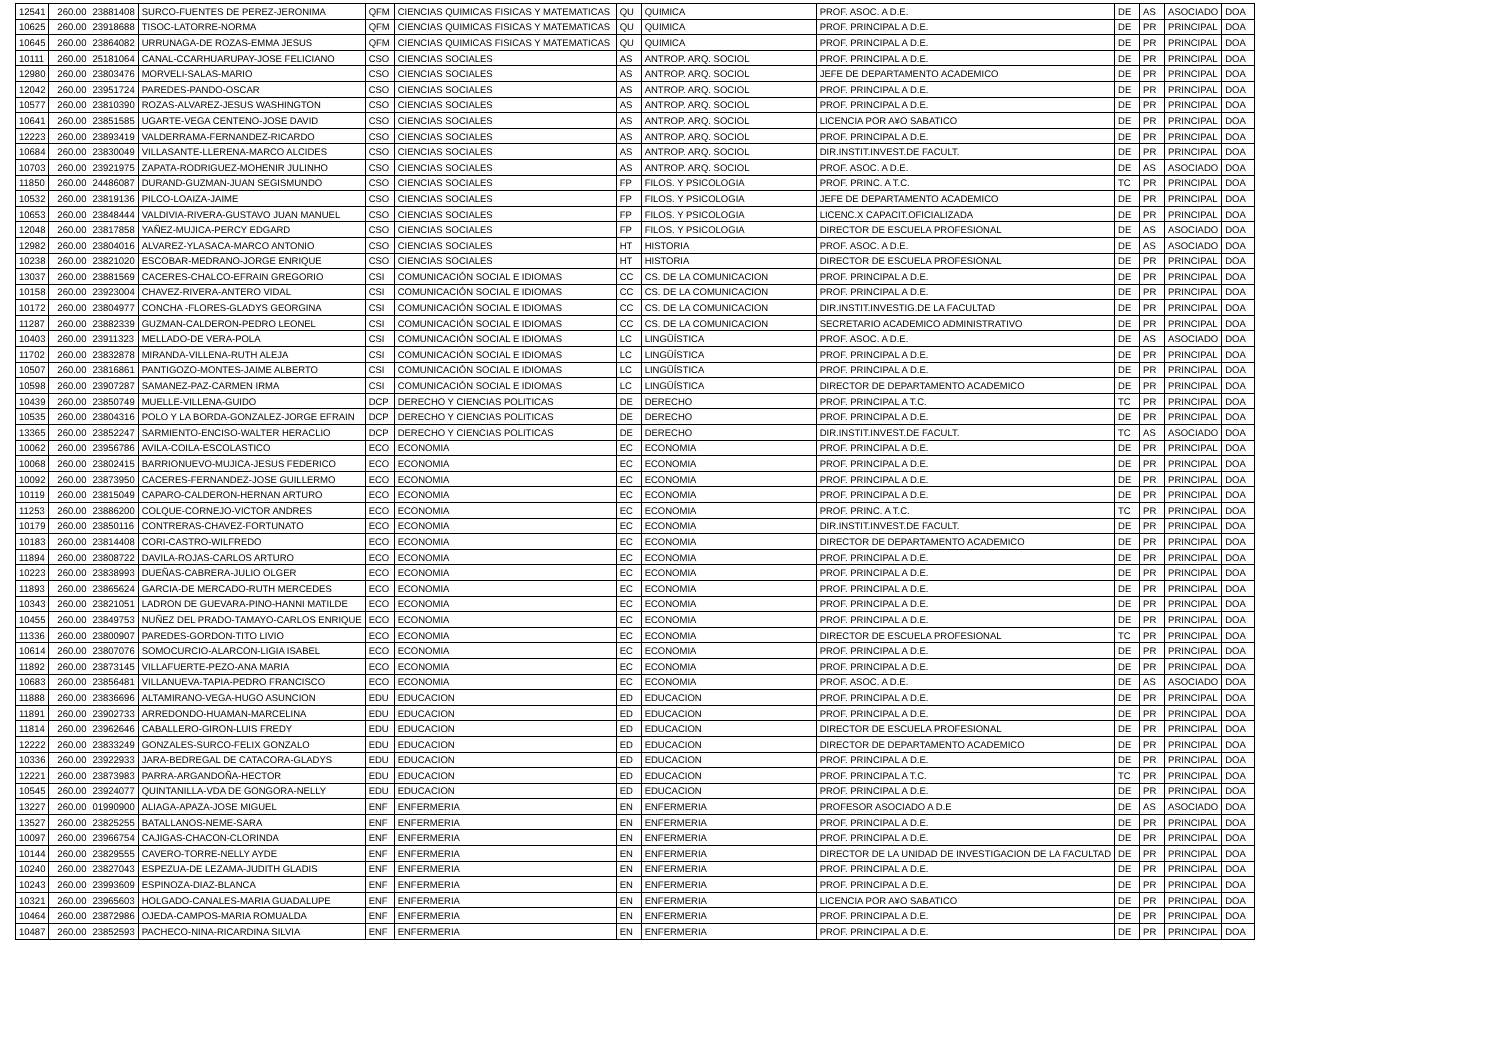| 12541 | 260.00 | 23881408 | SURCO-FUENTES DE PEREZ-JERONIMA | QFM | CIENCIAS QUIMICAS FISICAS Y MATEMATICAS | QU | QUIMICA | PROF. ASOC. A D.E. | DE | AS | ASOCIADO | DOA |
| 10625 | 260.00 | 23918688 | TISOC-LATORRE-NORMA | QFM | CIENCIAS QUIMICAS FISICAS Y MATEMATICAS | QU | QUIMICA | PROF. PRINCIPAL A D.E. | DE | PR | PRINCIPAL | DOA |
| 10645 | 260.00 | 23864082 | URRUNAGA-DE ROZAS-EMMA JESUS | QFM | CIENCIAS QUIMICAS FISICAS Y MATEMATICAS | QU | QUIMICA | PROF. PRINCIPAL A D.E. | DE | PR | PRINCIPAL | DOA |
| 10111 | 260.00 | 25181064 | CANAL-CCARHUARUPAY-JOSE FELICIANO | CSO | CIENCIAS SOCIALES | AS | ANTROP. ARQ. SOCIOL | PROF. PRINCIPAL A D.E. | DE | PR | PRINCIPAL | DOA |
| 12980 | 260.00 | 23803476 | MORVELI-SALAS-MARIO | CSO | CIENCIAS SOCIALES | AS | ANTROP. ARQ. SOCIOL | JEFE DE DEPARTAMENTO ACADEMICO | DE | PR | PRINCIPAL | DOA |
| 12042 | 260.00 | 23951724 | PAREDES-PANDO-OSCAR | CSO | CIENCIAS SOCIALES | AS | ANTROP. ARQ. SOCIOL | PROF. PRINCIPAL A D.E. | DE | PR | PRINCIPAL | DOA |
| 10577 | 260.00 | 23810390 | ROZAS-ALVAREZ-JESUS WASHINGTON | CSO | CIENCIAS SOCIALES | AS | ANTROP. ARQ. SOCIOL | PROF. PRINCIPAL A D.E. | DE | PR | PRINCIPAL | DOA |
| 10641 | 260.00 | 23851585 | UGARTE-VEGA CENTENO-JOSE DAVID | CSO | CIENCIAS SOCIALES | AS | ANTROP. ARQ. SOCIOL | LICENCIA POR A¥O SABATICO | DE | PR | PRINCIPAL | DOA |
| 12223 | 260.00 | 23893419 | VALDERRAMA-FERNANDEZ-RICARDO | CSO | CIENCIAS SOCIALES | AS | ANTROP. ARQ. SOCIOL | PROF. PRINCIPAL A D.E. | DE | PR | PRINCIPAL | DOA |
| 10684 | 260.00 | 23830049 | VILLASANTE-LLERENA-MARCO ALCIDES | CSO | CIENCIAS SOCIALES | AS | ANTROP. ARQ. SOCIOL | DIR.INSTIT.INVEST.DE FACULT. | DE | PR | PRINCIPAL | DOA |
| 10703 | 260.00 | 23921975 | ZAPATA-RODRIGUEZ-MOHENIR JULINHO | CSO | CIENCIAS SOCIALES | AS | ANTROP. ARQ. SOCIOL | PROF. ASOC. A D.E. | DE | AS | ASOCIADO | DOA |
| 11850 | 260.00 | 24486087 | DURAND-GUZMAN-JUAN SEGISMUNDO | CSO | CIENCIAS SOCIALES | FP | FILOS. Y PSICOLOGIA | PROF. PRINC. A T.C. | TC | PR | PRINCIPAL | DOA |
| 10532 | 260.00 | 23819136 | PILCO-LOAIZA-JAIME | CSO | CIENCIAS SOCIALES | FP | FILOS. Y PSICOLOGIA | JEFE DE DEPARTAMENTO ACADEMICO | DE | PR | PRINCIPAL | DOA |
| 10653 | 260.00 | 23848444 | VALDIVIA-RIVERA-GUSTAVO JUAN MANUEL | CSO | CIENCIAS SOCIALES | FP | FILOS. Y PSICOLOGIA | LICENC.X CAPACIT.OFICIALIZADA | DE | PR | PRINCIPAL | DOA |
| 12048 | 260.00 | 23817858 | YAÑEZ-MUJICA-PERCY EDGARD | CSO | CIENCIAS SOCIALES | FP | FILOS. Y PSICOLOGIA | DIRECTOR DE ESCUELA PROFESIONAL | DE | AS | ASOCIADO | DOA |
| 12982 | 260.00 | 23804016 | ALVAREZ-YLASACA-MARCO ANTONIO | CSO | CIENCIAS SOCIALES | HT | HISTORIA | PROF. ASOC. A D.E. | DE | AS | ASOCIADO | DOA |
| 10238 | 260.00 | 23821020 | ESCOBAR-MEDRANO-JORGE ENRIQUE | CSO | CIENCIAS SOCIALES | HT | HISTORIA | DIRECTOR DE ESCUELA PROFESIONAL | DE | PR | PRINCIPAL | DOA |
| 13037 | 260.00 | 23881569 | CACERES-CHALCO-EFRAIN GREGORIO | CSI | COMUNICACIÓN SOCIAL E IDIOMAS | CC | CS. DE LA COMUNICACION | PROF. PRINCIPAL A D.E. | DE | PR | PRINCIPAL | DOA |
| 10158 | 260.00 | 23923004 | CHAVEZ-RIVERA-ANTERO VIDAL | CSI | COMUNICACIÓN SOCIAL E IDIOMAS | CC | CS. DE LA COMUNICACION | PROF. PRINCIPAL A D.E. | DE | PR | PRINCIPAL | DOA |
| 10172 | 260.00 | 23804977 | CONCHA -FLORES-GLADYS GEORGINA | CSI | COMUNICACIÓN SOCIAL E IDIOMAS | CC | CS. DE LA COMUNICACION | DIR.INSTIT.INVESTIG.DE LA FACULTAD | DE | PR | PRINCIPAL | DOA |
| 11287 | 260.00 | 23882339 | GUZMAN-CALDERON-PEDRO LEONEL | CSI | COMUNICACIÓN SOCIAL E IDIOMAS | CC | CS. DE LA COMUNICACION | SECRETARIO ACADEMICO ADMINISTRATIVO | DE | PR | PRINCIPAL | DOA |
| 10403 | 260.00 | 23911323 | MELLADO-DE VERA-POLA | CSI | COMUNICACIÓN SOCIAL E IDIOMAS | LC | LINGÜÍSTICA | PROF. ASOC. A D.E. | DE | AS | ASOCIADO | DOA |
| 11702 | 260.00 | 23832878 | MIRANDA-VILLENA-RUTH ALEJA | CSI | COMUNICACIÓN SOCIAL E IDIOMAS | LC | LINGÜÍSTICA | PROF. PRINCIPAL A D.E. | DE | PR | PRINCIPAL | DOA |
| 10507 | 260.00 | 23816861 | PANTIGOZO-MONTES-JAIME ALBERTO | CSI | COMUNICACIÓN SOCIAL E IDIOMAS | LC | LINGÜÍSTICA | PROF. PRINCIPAL A D.E. | DE | PR | PRINCIPAL | DOA |
| 10598 | 260.00 | 23907287 | SAMANEZ-PAZ-CARMEN IRMA | CSI | COMUNICACIÓN SOCIAL E IDIOMAS | LC | LINGÜÍSTICA | DIRECTOR DE DEPARTAMENTO ACADEMICO | DE | PR | PRINCIPAL | DOA |
| 10439 | 260.00 | 23850749 | MUELLE-VILLENA-GUIDO | DCP | DERECHO Y CIENCIAS POLITICAS | DE | DERECHO | PROF. PRINCIPAL A T.C. | TC | PR | PRINCIPAL | DOA |
| 10535 | 260.00 | 23804316 | POLO Y LA BORDA-GONZALEZ-JORGE EFRAIN | DCP | DERECHO Y CIENCIAS POLITICAS | DE | DERECHO | PROF. PRINCIPAL A D.E. | DE | PR | PRINCIPAL | DOA |
| 13365 | 260.00 | 23852247 | SARMIENTO-ENCISO-WALTER HERACLIO | DCP | DERECHO Y CIENCIAS POLITICAS | DE | DERECHO | DIR.INSTIT.INVEST.DE FACULT. | TC | AS | ASOCIADO | DOA |
| 10062 | 260.00 | 23956786 | AVILA-COILA-ESCOLASTICO | ECO | ECONOMIA | EC | ECONOMIA | PROF. PRINCIPAL A D.E. | DE | PR | PRINCIPAL | DOA |
| 10068 | 260.00 | 23802415 | BARRIONUEVO-MUJICA-JESUS FEDERICO | ECO | ECONOMIA | EC | ECONOMIA | PROF. PRINCIPAL A D.E. | DE | PR | PRINCIPAL | DOA |
| 10092 | 260.00 | 23873950 | CACERES-FERNANDEZ-JOSE GUILLERMO | ECO | ECONOMIA | EC | ECONOMIA | PROF. PRINCIPAL A D.E. | DE | PR | PRINCIPAL | DOA |
| 10119 | 260.00 | 23815049 | CAPARO-CALDERON-HERNAN ARTURO | ECO | ECONOMIA | EC | ECONOMIA | PROF. PRINCIPAL A D.E. | DE | PR | PRINCIPAL | DOA |
| 11253 | 260.00 | 23886200 | COLQUE-CORNEJO-VICTOR ANDRES | ECO | ECONOMIA | EC | ECONOMIA | PROF. PRINC. A T.C. | TC | PR | PRINCIPAL | DOA |
| 10179 | 260.00 | 23850116 | CONTRERAS-CHAVEZ-FORTUNATO | ECO | ECONOMIA | EC | ECONOMIA | DIR.INSTIT.INVEST.DE FACULT. | DE | PR | PRINCIPAL | DOA |
| 10183 | 260.00 | 23814408 | CORI-CASTRO-WILFREDO | ECO | ECONOMIA | EC | ECONOMIA | DIRECTOR DE DEPARTAMENTO ACADEMICO | DE | PR | PRINCIPAL | DOA |
| 11894 | 260.00 | 23808722 | DAVILA-ROJAS-CARLOS ARTURO | ECO | ECONOMIA | EC | ECONOMIA | PROF. PRINCIPAL A D.E. | DE | PR | PRINCIPAL | DOA |
| 10223 | 260.00 | 23838993 | DUEÑAS-CABRERA-JULIO OLGER | ECO | ECONOMIA | EC | ECONOMIA | PROF. PRINCIPAL A D.E. | DE | PR | PRINCIPAL | DOA |
| 11893 | 260.00 | 23865624 | GARCIA-DE MERCADO-RUTH MERCEDES | ECO | ECONOMIA | EC | ECONOMIA | PROF. PRINCIPAL A D.E. | DE | PR | PRINCIPAL | DOA |
| 10343 | 260.00 | 23821051 | LADRON DE GUEVARA-PINO-HANNI MATILDE | ECO | ECONOMIA | EC | ECONOMIA | PROF. PRINCIPAL A D.E. | DE | PR | PRINCIPAL | DOA |
| 10455 | 260.00 | 23849753 | NUÑEZ DEL PRADO-TAMAYO-CARLOS ENRIQUE | ECO | ECONOMIA | EC | ECONOMIA | PROF. PRINCIPAL A D.E. | DE | PR | PRINCIPAL | DOA |
| 11336 | 260.00 | 23800907 | PAREDES-GORDON-TITO LIVIO | ECO | ECONOMIA | EC | ECONOMIA | DIRECTOR DE ESCUELA PROFESIONAL | TC | PR | PRINCIPAL | DOA |
| 10614 | 260.00 | 23807076 | SOMOCURCIO-ALARCON-LIGIA ISABEL | ECO | ECONOMIA | EC | ECONOMIA | PROF. PRINCIPAL A D.E. | DE | PR | PRINCIPAL | DOA |
| 11892 | 260.00 | 23873145 | VILLAFUERTE-PEZO-ANA MARIA | ECO | ECONOMIA | EC | ECONOMIA | PROF. PRINCIPAL A D.E. | DE | PR | PRINCIPAL | DOA |
| 10683 | 260.00 | 23856481 | VILLANUEVA-TAPIA-PEDRO FRANCISCO | ECO | ECONOMIA | EC | ECONOMIA | PROF. ASOC. A D.E. | DE | AS | ASOCIADO | DOA |
| 11888 | 260.00 | 23836696 | ALTAMIRANO-VEGA-HUGO ASUNCION | EDU | EDUCACION | ED | EDUCACION | PROF. PRINCIPAL A D.E. | DE | PR | PRINCIPAL | DOA |
| 11891 | 260.00 | 23902733 | ARREDONDO-HUAMAN-MARCELINA | EDU | EDUCACION | ED | EDUCACION | PROF. PRINCIPAL A D.E. | DE | PR | PRINCIPAL | DOA |
| 11814 | 260.00 | 23962646 | CABALLERO-GIRON-LUIS FREDY | EDU | EDUCACION | ED | EDUCACION | DIRECTOR DE ESCUELA PROFESIONAL | DE | PR | PRINCIPAL | DOA |
| 12222 | 260.00 | 23833249 | GONZALES-SURCO-FELIX GONZALO | EDU | EDUCACION | ED | EDUCACION | DIRECTOR DE DEPARTAMENTO ACADEMICO | DE | PR | PRINCIPAL | DOA |
| 10336 | 260.00 | 23922933 | JARA-BEDREGAL DE CATACORA-GLADYS | EDU | EDUCACION | ED | EDUCACION | PROF. PRINCIPAL A D.E. | DE | PR | PRINCIPAL | DOA |
| 12221 | 260.00 | 23873983 | PARRA-ARGANDOÑA-HECTOR | EDU | EDUCACION | ED | EDUCACION | PROF. PRINCIPAL A T.C. | TC | PR | PRINCIPAL | DOA |
| 10545 | 260.00 | 23924077 | QUINTANILLA-VDA DE GONGORA-NELLY | EDU | EDUCACION | ED | EDUCACION | PROF. PRINCIPAL A D.E. | DE | PR | PRINCIPAL | DOA |
| 13227 | 260.00 | 01990900 | ALIAGA-APAZA-JOSE MIGUEL | ENF | ENFERMERIA | EN | ENFERMERIA | PROFESOR ASOCIADO A D.E | DE | AS | ASOCIADO | DOA |
| 13527 | 260.00 | 23825255 | BATALLANOS-NEME-SARA | ENF | ENFERMERIA | EN | ENFERMERIA | PROF. PRINCIPAL A D.E. | DE | PR | PRINCIPAL | DOA |
| 10097 | 260.00 | 23966754 | CAJIGAS-CHACON-CLORINDA | ENF | ENFERMERIA | EN | ENFERMERIA | PROF. PRINCIPAL A D.E. | DE | PR | PRINCIPAL | DOA |
| 10144 | 260.00 | 23829555 | CAVERO-TORRE-NELLY AYDE | ENF | ENFERMERIA | EN | ENFERMERIA | DIRECTOR DE LA UNIDAD DE INVESTIGACION DE LA FACULTAD | DE | PR | PRINCIPAL | DOA |
| 10240 | 260.00 | 23827043 | ESPEZUA-DE LEZAMA-JUDITH GLADIS | ENF | ENFERMERIA | EN | ENFERMERIA | PROF. PRINCIPAL A D.E. | DE | PR | PRINCIPAL | DOA |
| 10243 | 260.00 | 23993609 | ESPINOZA-DIAZ-BLANCA | ENF | ENFERMERIA | EN | ENFERMERIA | PROF. PRINCIPAL A D.E. | DE | PR | PRINCIPAL | DOA |
| 10321 | 260.00 | 23965603 | HOLGADO-CANALES-MARIA GUADALUPE | ENF | ENFERMERIA | EN | ENFERMERIA | LICENCIA POR A¥O SABATICO | DE | PR | PRINCIPAL | DOA |
| 10464 | 260.00 | 23872986 | OJEDA-CAMPOS-MARIA ROMUALDA | ENF | ENFERMERIA | EN | ENFERMERIA | PROF. PRINCIPAL A D.E. | DE | PR | PRINCIPAL | DOA |
| 10487 | 260.00 | 23852593 | PACHECO-NINA-RICARDINA SILVIA | ENF | ENFERMERIA | EN | ENFERMERIA | PROF. PRINCIPAL A D.E. | DE | PR | PRINCIPAL | DOA |